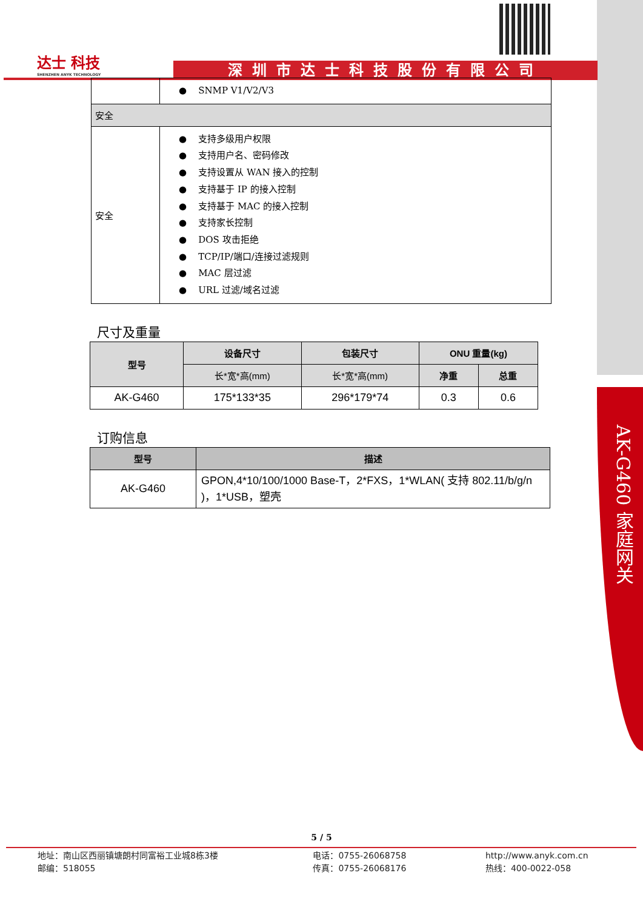AK-G460 家庭网关
达士 科技
SHENZHEN ANYK TECHNOLOGY
深圳市达士科技股份有限公司
| | ● SNMP V1/V2/V3 |
| 安全 | |
| 安全 | ● 支持多级用户权限 ● 支持用户名、密码修改 ● 支持设置从 WAN 接入的控制 ● 支持基于 IP 的接入控制 ● 支持基于 MAC 的接入控制 ● 支持家长控制 ● DOS 攻击拒绝 ● TCP/IP/端口/连接过滤规则 ● MAC 层过滤 ● URL 过滤/域名过滤 |
尺寸及重量
| 型号 | 设备尺寸 | 包装尺寸 | ONU 重量(kg) | |
| --- | --- | --- | --- | --- |
| | 长*宽*高(mm) | 长*宽*高(mm) | 净重 | 总重 |
| AK-G460 | 175*133*35 | 296*179*74 | 0.3 | 0.6 |
订购信息
| 型号 | 描述 |
| --- | --- |
| AK-G460 | GPON,4*10/100/1000 Base-T，2*FXS，1*WLAN( 支持 802.11/b/g/n )，1*USB，塑壳 |
5 / 5
地址：南山区西丽镇塘朗村同富裕工业城8栋3楼
邮编：518055
电话：0755-26068758
传真：0755-26068176
http://www.anyk.com.cn
热线：400-0022-058